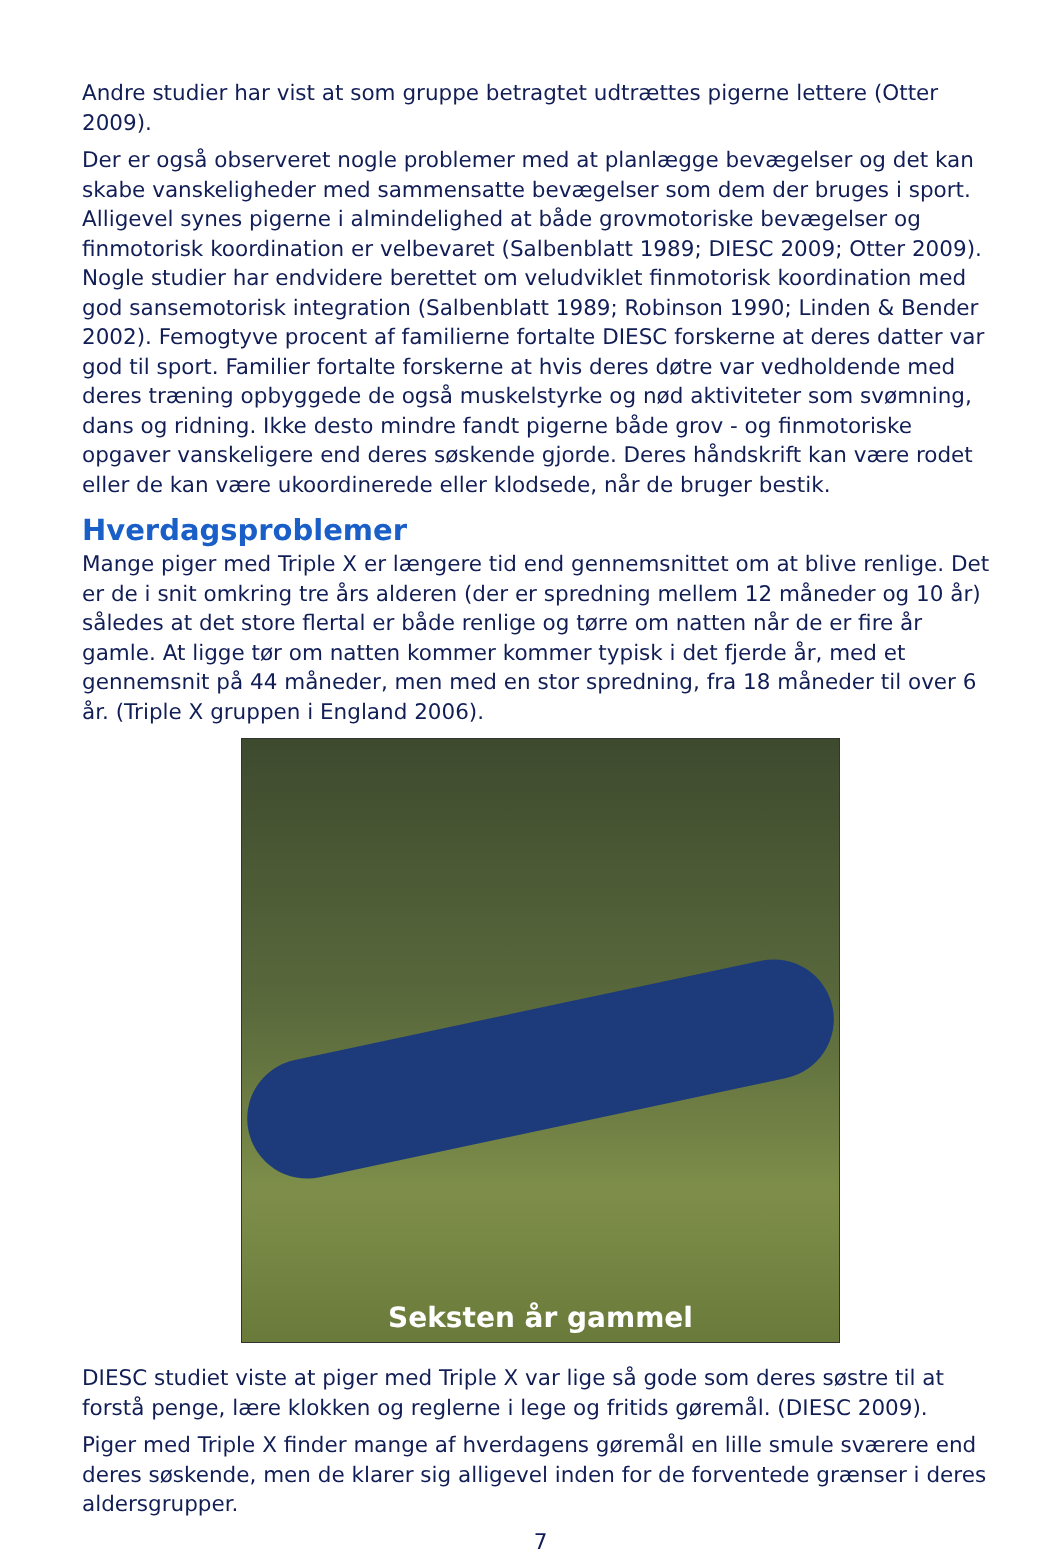Andre studier har vist at som gruppe betragtet udtrættes pigerne lettere (Otter 2009).
Der er også observeret nogle problemer med at planlægge bevægelser og det kan skabe vanskeligheder med sammensatte bevægelser som dem der bruges i sport. Alligevel synes pigerne i almindelighed at både grovmotoriske bevægelser og finmotorisk koordination er velbevaret (Salbenblatt 1989; DIESC 2009; Otter 2009). Nogle studier har endvidere berettet om veludviklet finmotorisk koordination med god sansemotorisk integration (Salbenblatt 1989; Robinson 1990; Linden & Bender 2002). Femogtyve procent af familierne fortalte DIESC forskerne at deres datter var god til sport. Familier fortalte forskerne at hvis deres døtre var vedholdende med deres træning opbyggede de også muskelstyrke og nød aktiviteter som svømning, dans og ridning. Ikke desto mindre fandt pigerne både grov - og finmotoriske opgaver vanskeligere end deres søskende gjorde. Deres håndskrift kan være rodet eller de kan være ukoordinerede eller klodsede, når de bruger bestik.
Hverdagsproblemer
Mange piger med Triple X er længere tid end gennemsnittet om at blive renlige. Det er de i snit omkring tre års alderen (der er spredning mellem 12 måneder og 10 år) således at det store flertal er både renlige og tørre om natten når de er fire år gamle. At ligge tør om natten kommer kommer typisk i det fjerde år, med et gennemsnit på 44 måneder, men med en stor spredning, fra 18 måneder til over 6 år. (Triple X gruppen i England 2006).
Seksten år gammel
DIESC studiet viste at piger med Triple X var lige så gode som deres søstre til at forstå penge, lære klokken og reglerne i lege og fritids gøremål. (DIESC 2009).
Piger med Triple X finder mange af hverdagens gøremål en lille smule sværere end deres søskende, men de klarer sig alligevel inden for de forventede grænser i deres aldersgrupper.
7